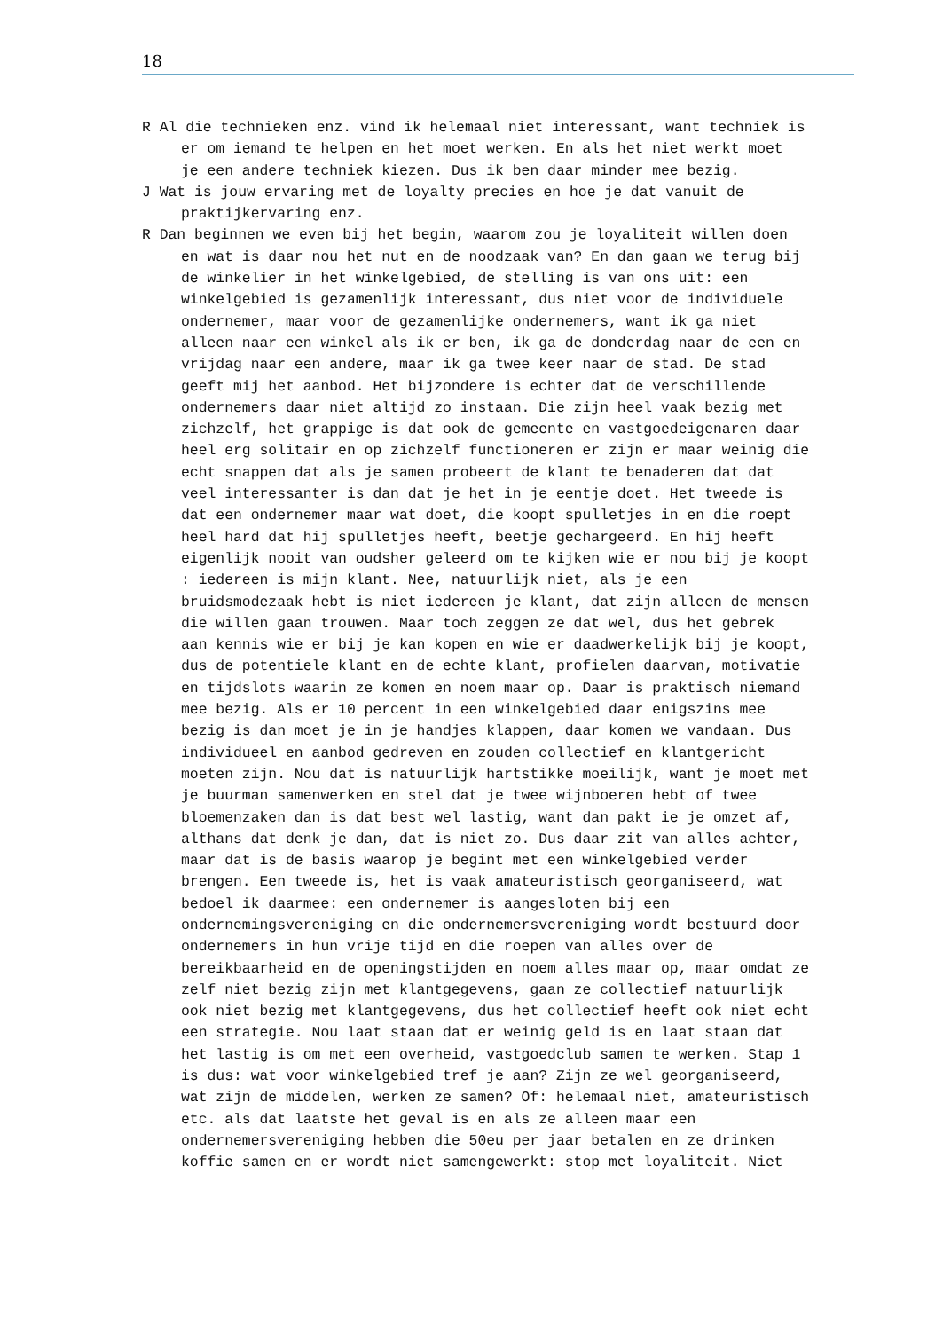18
R Al die technieken enz. vind ik helemaal niet interessant, want techniek is er om iemand te helpen en het moet werken. En als het niet werkt moet je een andere techniek kiezen. Dus ik ben daar minder mee bezig.
J Wat is jouw ervaring met de loyalty precies en hoe je dat vanuit de praktijkervaring enz.
R Dan beginnen we even bij het begin, waarom zou je loyaliteit willen doen en wat is daar nou het nut en de noodzaak van? En dan gaan we terug bij de winkelier in het winkelgebied, de stelling is van ons uit: een winkelgebied is gezamenlijk interessant, dus niet voor de individuele ondernemer, maar voor de gezamenlijke ondernemers, want ik ga niet alleen naar een winkel als ik er ben, ik ga de donderdag naar de een en vrijdag naar een andere, maar ik ga twee keer naar de stad. De stad geeft mij het aanbod. Het bijzondere is echter dat de verschillende ondernemers daar niet altijd zo instaan. Die zijn heel vaak bezig met zichzelf, het grappige is dat ook de gemeente en vastgoedeigenaren daar heel erg solitair en op zichzelf functioneren er zijn er maar weinig die echt snappen dat als je samen probeert de klant te benaderen dat dat veel interessanter is dan dat je het in je eentje doet. Het tweede is dat een ondernemer maar wat doet, die koopt spulletjes in en die roept heel hard dat hij spulletjes heeft, beetje gechargeerd. En hij heeft eigenlijk nooit van oudsher geleerd om te kijken wie er nou bij je koopt : iedereen is mijn klant. Nee, natuurlijk niet, als je een bruidsmodezaak hebt is niet iedereen je klant, dat zijn alleen de mensen die willen gaan trouwen. Maar toch zeggen ze dat wel, dus het gebrek aan kennis wie er bij je kan kopen en wie er daadwerkelijk bij je koopt, dus de potentiele klant en de echte klant, profielen daarvan, motivatie en tijdslots waarin ze komen en noem maar op. Daar is praktisch niemand mee bezig. Als er 10 percent in een winkelgebied daar enigszins mee bezig is dan moet je in je handjes klappen, daar komen we vandaan. Dus individueel en aanbod gedreven en zouden collectief en klantgericht moeten zijn. Nou dat is natuurlijk hartstikke moeilijk, want je moet met je buurman samenwerken en stel dat je twee wijnboeren hebt of twee bloemenzaken dan is dat best wel lastig, want dan pakt ie je omzet af, althans dat denk je dan, dat is niet zo. Dus daar zit van alles achter, maar dat is de basis waarop je begint met een winkelgebied verder brengen. Een tweede is, het is vaak amateuristisch georganiseerd, wat bedoel ik daarmee: een ondernemer is aangesloten bij een ondernemingsvereniging en die ondernemersvereniging wordt bestuurd door ondernemers in hun vrije tijd en die roepen van alles over de bereikbaarheid en de openingstijden en noem alles maar op, maar omdat ze zelf niet bezig zijn met klantgegevens, gaan ze collectief natuurlijk ook niet bezig met klantgegevens, dus het collectief heeft ook niet echt een strategie. Nou laat staan dat er weinig geld is en laat staan dat het lastig is om met een overheid, vastgoedclub samen te werken. Stap 1 is dus: wat voor winkelgebied tref je aan? Zijn ze wel georganiseerd, wat zijn de middelen, werken ze samen? Of: helemaal niet, amateuristisch etc. als dat laatste het geval is en als ze alleen maar een ondernemersvereniging hebben die 50eu per jaar betalen en ze drinken koffie samen en er wordt niet samengewerkt: stop met loyaliteit. Niet